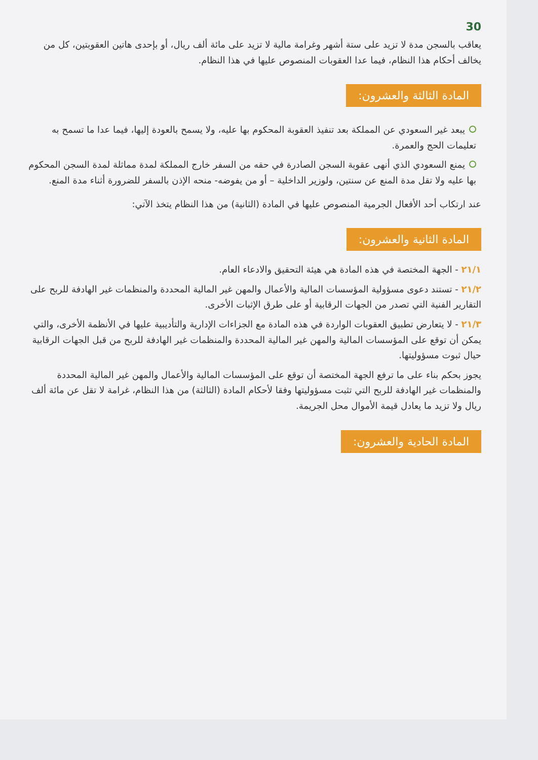30
يعاقب بالسجن مدة لا تزيد على ستة أشهر وغرامة مالية لا تزيد على مائة ألف ريال، أو بإحدى هاتين العقوبتين، كل من يخالف أحكام هذا النظام، فيما عدا العقوبات المنصوص عليها في هذا النظام.
المادة الثالثة والعشرون:
يبعد غير السعودي عن المملكة بعد تنفيذ العقوبة المحكوم بها عليه، ولا يسمح بالعودة إليها، فيما عدا ما تسمح به تعليمات الحج والعمرة.
يمنع السعودي الذي أنهى عقوبة السجن الصادرة في حقه من السفر خارج المملكة لمدة مماثلة لمدة السجن المحكوم بها عليه ولا تقل مدة المنع عن سنتين، ولوزير الداخلية – أو من يفوضه- منحه الإذن بالسفر للضرورة أثناء مدة المنع.
عند ارتكاب أحد الأفعال الجرمية المنصوص عليها في المادة (الثانية) من هذا النظام يتخذ الآتي:
المادة الثانية والعشرون:
٢١/١ - الجهة المختصة في هذه المادة هي هيئة التحقيق والادعاء العام.
٢١/٢ - تستند دعوى مسؤولية المؤسسات المالية والأعمال والمهن غير المالية المحددة والمنظمات غير الهادفة للربح على التقارير الفنية التي تصدر من الجهات الرقابية أو على طرق الإثبات الأخرى.
٢١/٣ - لا يتعارض تطبيق العقوبات الواردة في هذه المادة مع الجزاءات الإدارية والتأديبية عليها في الأنظمة الأخرى، والتي يمكن أن توقع على المؤسسات المالية والمهن غير المالية المحددة والمنظمات غير الهادفة للربح من قبل الجهات الرقابية حيال ثبوت مسؤوليتها.
يجوز بحكم بناء على ما ترفع الجهة المختصة أن توقع على المؤسسات المالية والأعمال والمهن غير المالية المحددة والمنظمات غير الهادفة للربح التي تثبت مسؤوليتها وفقا لأحكام المادة (الثالثة) من هذا النظام، غرامة لا تقل عن مائة ألف ريال ولا تزيد ما يعادل قيمة الأموال محل الجريمة.
المادة الحادية والعشرون: